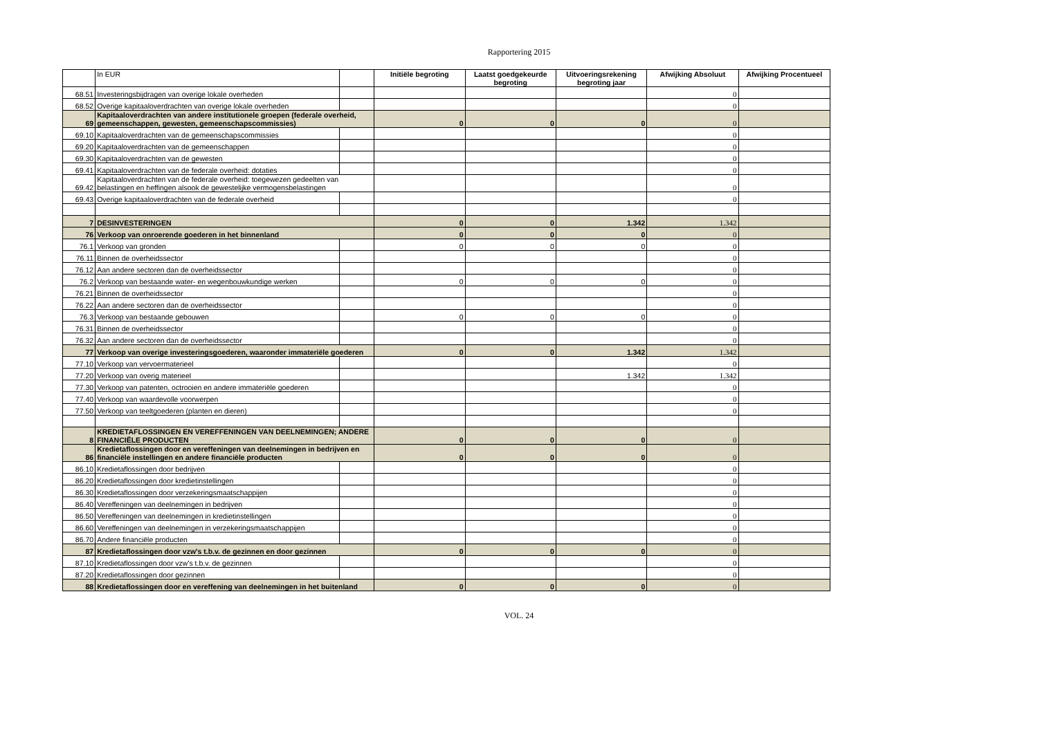Rapportering 2015
| | In EUR | | Initiële begroting | Laatst goedgekeurde begroting | Uitvoeringsrekening begroting jaar | Afwijking Absoluut | Afwijking Procentueel |
| 68.51 | Investeringsbijdragen van overige lokale overheden | | | | | 0 | |
| 68.52 | Overige kapitaaloverdrachten van overige lokale overheden | | | | | 0 | |
| 69 | Kapitaaloverdrachten van andere institutionele groepen (federale overheid, gemeenschappen, gewesten, gemeenschapscommissies) | | 0 | 0 | 0 | 0 | |
| 69.10 | Kapitaaloverdrachten van de gemeenschapscommissies | | | | | 0 | |
| 69.20 | Kapitaaloverdrachten van de gemeenschappen | | | | | 0 | |
| 69.30 | Kapitaaloverdrachten van de gewesten | | | | | 0 | |
| 69.41 | Kapitaaloverdrachten van de federale overheid: dotaties | | | | | 0 | |
| 69.42 | Kapitaaloverdrachten van de federale overheid: toegewezen gedeelten van belastingen en heffingen alsook de gewestelijke vermogensbelastingen | | | | | 0 | |
| 69.43 | Overige kapitaaloverdrachten van de federale overheid | | | | | 0 | |
| 7 | DESINVESTERINGEN | | 0 | 0 | 1.342 | 1.342 | |
| 76 | Verkoop van onroerende goederen in het binnenland | | 0 | 0 | 0 | 0 | |
| 76.1 | Verkoop van gronden | | 0 | 0 | 0 | 0 | |
| 76.11 | Binnen de overheidssector | | | | | 0 | |
| 76.12 | Aan andere sectoren dan de overheidssector | | | | | 0 | |
| 76.2 | Verkoop van bestaande water- en wegenbouwkundige werken | | 0 | 0 | 0 | 0 | |
| 76.21 | Binnen de overheidssector | | | | | 0 | |
| 76.22 | Aan andere sectoren dan de overheidssector | | | | | 0 | |
| 76.3 | Verkoop van bestaande gebouwen | | 0 | 0 | 0 | 0 | |
| 76.31 | Binnen de overheidssector | | | | | 0 | |
| 76.32 | Aan andere sectoren dan de overheidssector | | | | | 0 | |
| 77 | Verkoop van overige investeringsgoederen, waaronder immateriële goederen | | 0 | 0 | 1.342 | 1.342 | |
| 77.10 | Verkoop van vervoermaterieel | | | | | 0 | |
| 77.20 | Verkoop van overig materieel | | | | 1.342 | 1.342 | |
| 77.30 | Verkoop van patenten, octrooien en andere immateriële goederen | | | | | 0 | |
| 77.40 | Verkoop van waardevolle voorwerpen | | | | | 0 | |
| 77.50 | Verkoop van teeltgoederen (planten en dieren) | | | | | 0 | |
| 8 | KREDIETAFLOSSINGEN EN VEREFFENINGEN VAN DEELNEMINGEN; ANDERE FINANCIËLE PRODUCTEN | | 0 | 0 | 0 | 0 | |
| 86 | Kredietaflossingen door en vereffeningen van deelnemingen in bedrijven en financiële instellingen en andere financiële producten | | 0 | 0 | 0 | 0 | |
| 86.10 | Kredietaflossingen door bedrijven | | | | | 0 | |
| 86.20 | Kredietaflossingen door kredietinstellingen | | | | | 0 | |
| 86.30 | Kredietaflossingen door verzekeringsmaatschappijen | | | | | 0 | |
| 86.40 | Vereffeningen van deelnemingen in bedrijven | | | | | 0 | |
| 86.50 | Vereffeningen van deelnemingen in kredietinstellingen | | | | | 0 | |
| 86.60 | Vereffeningen van deelnemingen in verzekeringsmaatschappijen | | | | | 0 | |
| 86.70 | Andere financiële producten | | | | | 0 | |
| 87 | Kredietaflossingen door vzw's t.b.v. de gezinnen en door gezinnen | | 0 | 0 | 0 | 0 | |
| 87.10 | Kredietaflossingen door vzw's t.b.v. de gezinnen | | | | | 0 | |
| 87.20 | Kredietaflossingen door gezinnen | | | | | 0 | |
| 88 | Kredietaflossingen door en vereffening van deelnemingen in het buitenland | | 0 | 0 | 0 | 0 | |
VOL. 24